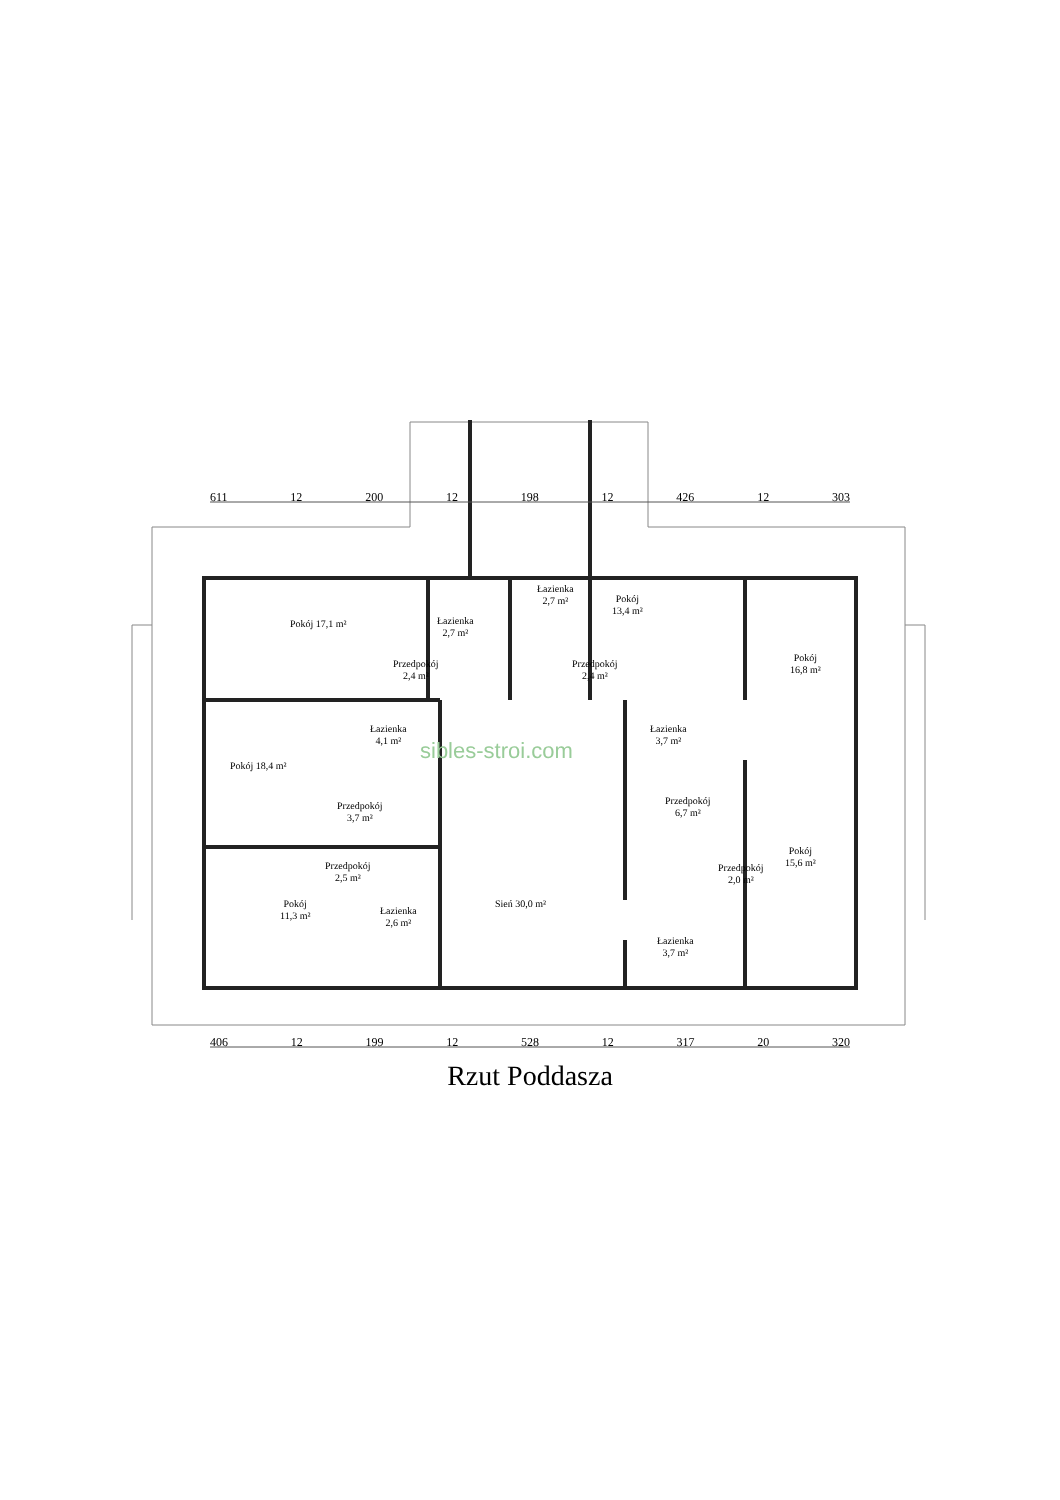611 12 200 12 198 12 426 12 303
406 12 199 12 528 12 317 20 320
Pokój 17,1 m²
Łazienka
2,7 m²
Łazienka
2,7 m²
Pokój
13,4 m²
Pokój
16,8 m²
Przedpokój
2,4 m²
Przedpokój
2,4 m²
Łazienka
4,1 m²
Łazienka
3,7 m²
Pokój 18,4 m²
Przedpokój
3,7 m²
Przedpokój
6,7 m²
Przedpokój
2,5 m²
Przedpokój
2,0 m²
Pokój
15,6 m²
Pokój
11,3 m²
Łazienka
2,6 m²
Sień 30,0 m²
Łazienka
3,7 m²
sibles-stroi.com
Rzut Poddasza